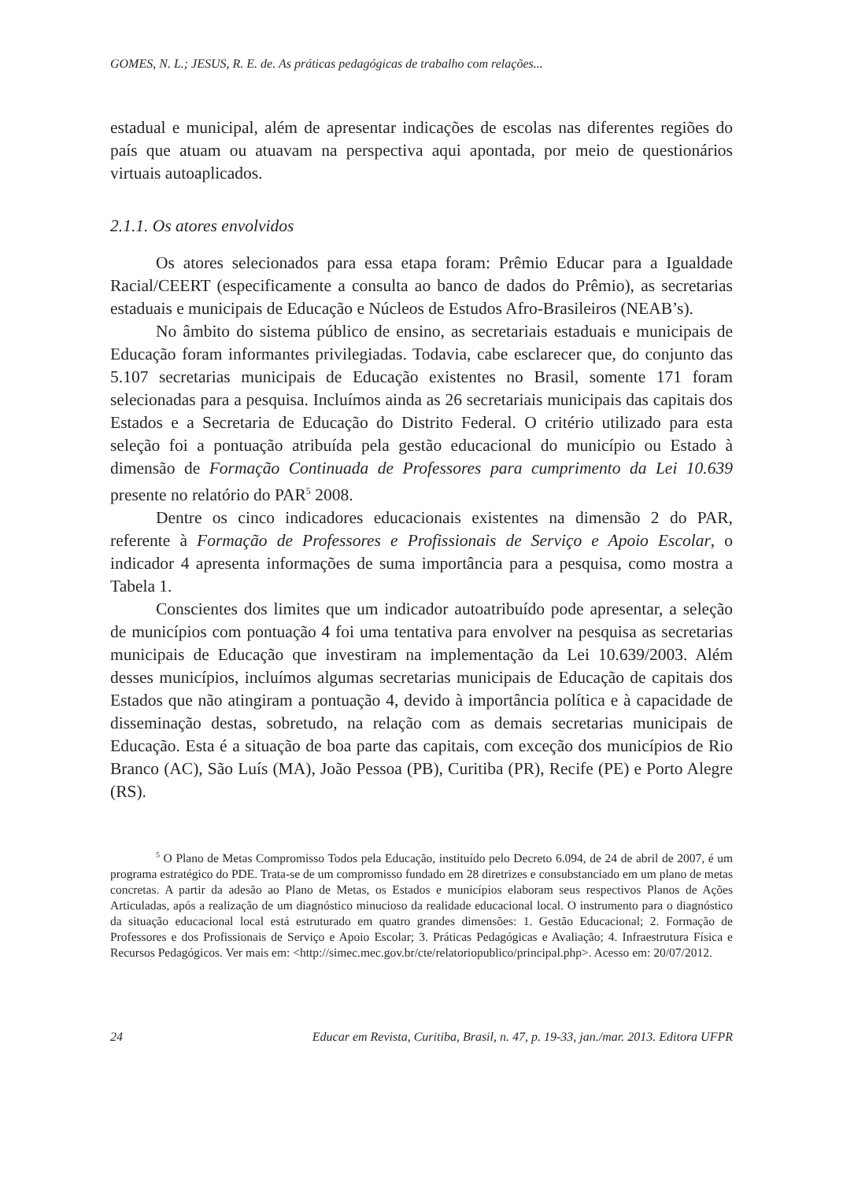GOMES, N. L.; JESUS, R. E. de. As práticas pedagógicas de trabalho com relações...
estadual e municipal, além de apresentar indicações de escolas nas diferentes regiões do país que atuam ou atuavam na perspectiva aqui apontada, por meio de questionários virtuais autoaplicados.
2.1.1. Os atores envolvidos
Os atores selecionados para essa etapa foram: Prêmio Educar para a Igualdade Racial/CEERT (especificamente a consulta ao banco de dados do Prêmio), as secretarias estaduais e municipais de Educação e Núcleos de Estudos Afro-Brasileiros (NEAB’s).
No âmbito do sistema público de ensino, as secretariais estaduais e municipais de Educação foram informantes privilegiadas. Todavia, cabe esclarecer que, do conjunto das 5.107 secretarias municipais de Educação existentes no Brasil, somente 171 foram selecionadas para a pesquisa. Incluímos ainda as 26 secretariais municipais das capitais dos Estados e a Secretaria de Educação do Distrito Federal. O critério utilizado para esta seleção foi a pontuação atribuída pela gestão educacional do município ou Estado à dimensão de Formação Continuada de Professores para cumprimento da Lei 10.639 presente no relatório do PAR<sup>5</sup> 2008.
Dentre os cinco indicadores educacionais existentes na dimensão 2 do PAR, referente à Formação de Professores e Profissionais de Serviço e Apoio Escolar, o indicador 4 apresenta informações de suma importância para a pesquisa, como mostra a Tabela 1.
Conscientes dos limites que um indicador autoatribuído pode apresentar, a seleção de municípios com pontuação 4 foi uma tentativa para envolver na pesquisa as secretarias municipais de Educação que investiram na implementação da Lei 10.639/2003. Além desses municípios, incluímos algumas secretarias municipais de Educação de capitais dos Estados que não atingiram a pontuação 4, devido à importância política e à capacidade de disseminação destas, sobretudo, na relação com as demais secretarias municipais de Educação. Esta é a situação de boa parte das capitais, com exceção dos municípios de Rio Branco (AC), São Luís (MA), João Pessoa (PB), Curitiba (PR), Recife (PE) e Porto Alegre (RS).
<sup>5</sup> O Plano de Metas Compromisso Todos pela Educação, instituído pelo Decreto 6.094, de 24 de abril de 2007, é um programa estratégico do PDE. Trata-se de um compromisso fundado em 28 diretrizes e consubstanciado em um plano de metas concretas. A partir da adesão ao Plano de Metas, os Estados e municípios elaboram seus respectivos Planos de Ações Articuladas, após a realização de um diagnóstico minucioso da realidade educacional local. O instrumento para o diagnóstico da situação educacional local está estruturado em quatro grandes dimensões: 1. Gestão Educacional; 2. Formação de Professores e dos Profissionais de Serviço e Apoio Escolar; 3. Práticas Pedagógicas e Avaliação; 4. Infraestrutura Física e Recursos Pedagógicos. Ver mais em: <http://simec.mec.gov.br/cte/relatoriopublico/principal.php>. Acesso em: 20/07/2012.
24 Educar em Revista, Curitiba, Brasil, n. 47, p. 19-33, jan./mar. 2013. Editora UFPR